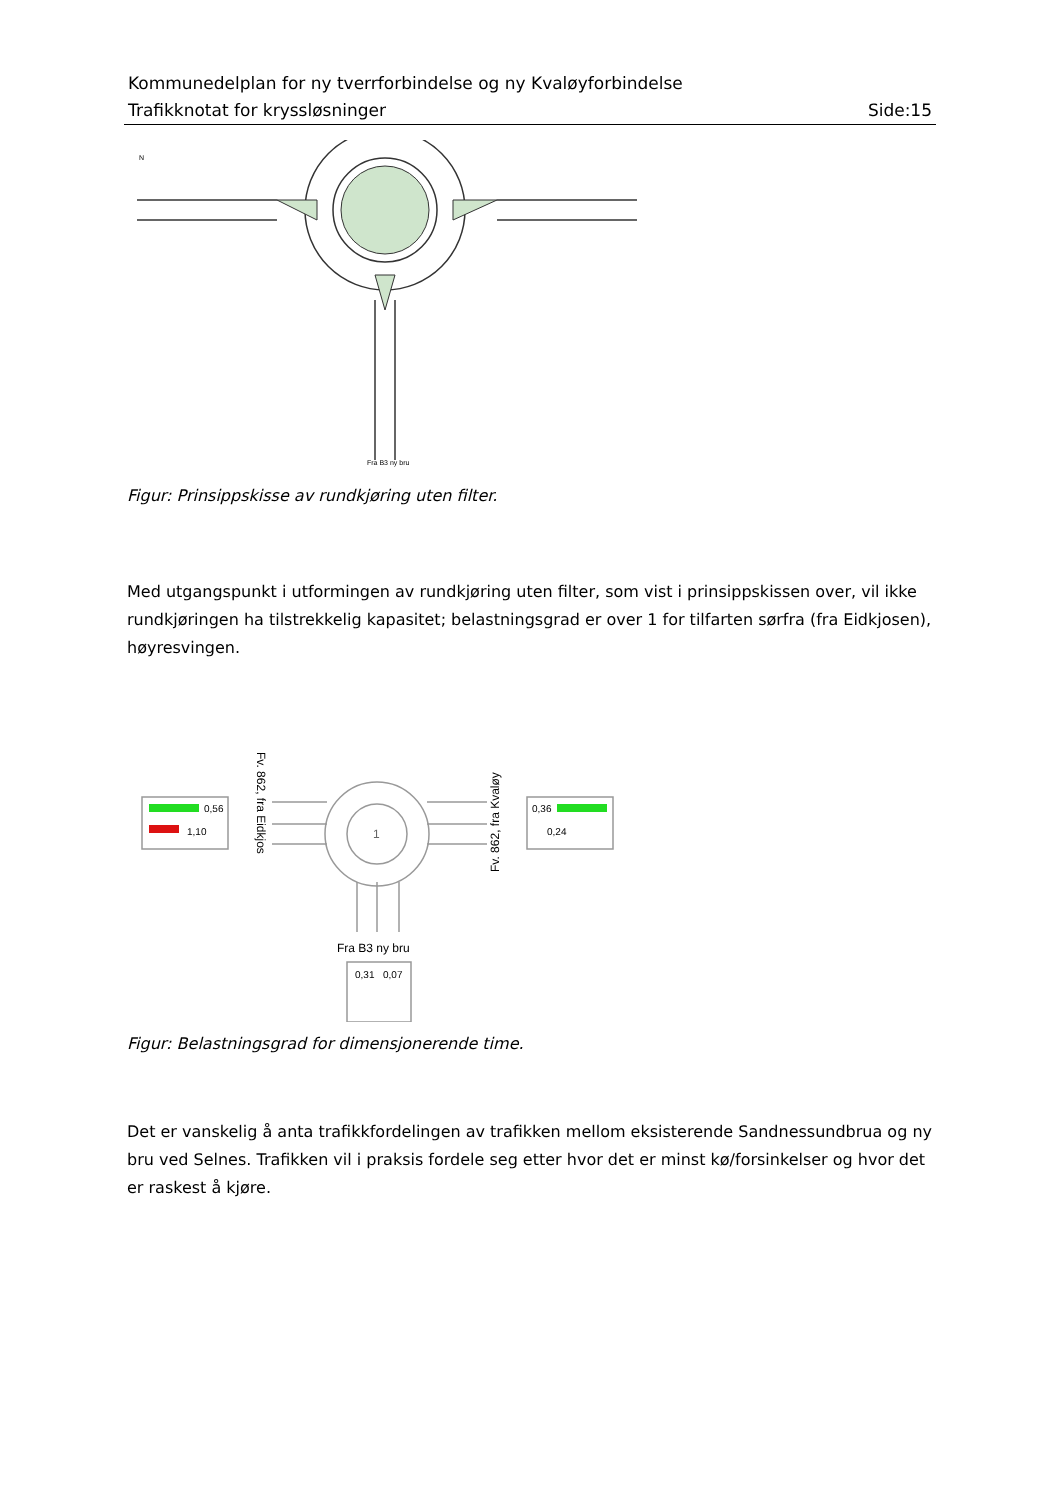Kommunedelplan for ny tverrforbindelse og ny Kvaløyforbindelse
Trafikknotat for kryssløsninger Side:15
Fra B3 ny bru
N
Figur: Prinsippskisse av rundkjøring uten filter.
Med utgangspunkt i utformingen av rundkjøring uten filter, som vist i prinsippskissen over, vil ikke rundkjøringen ha tilstrekkelig kapasitet; belastningsgrad er over 1 for tilfarten sørfra (fra Eidkjosen), høyresvingen.
1
0,56
1,10
0,36
0,24
0,31
0,07
Fra B3 ny bru
Fv. 862, fra Eidkjos
Fv. 862, fra Kvaløy
Figur: Belastningsgrad for dimensjonerende time.
Det er vanskelig å anta trafikkfordelingen av trafikken mellom eksisterende Sandnessundbrua og ny bru ved Selnes. Trafikken vil i praksis fordele seg etter hvor det er minst kø/forsinkelser og hvor det er raskest å kjøre.